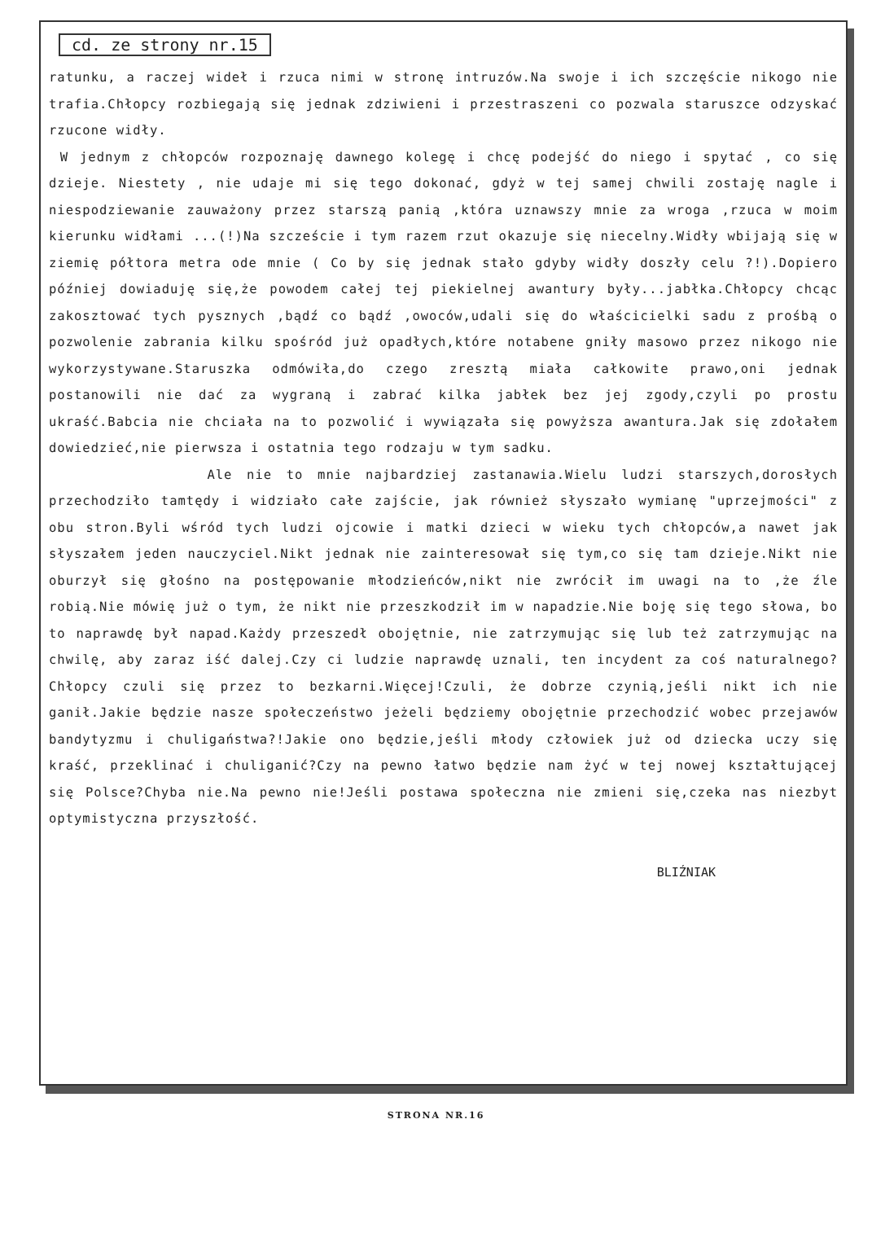cd. ze strony nr.15
ratunku, a raczej wideł i rzuca nimi w stronę intruzów.Na swoje i ich szczęście nikogo nie trafia.Chłopcy rozbiegają się jednak zdziwieni i przestraszeni co pozwala staruszce odzyskać rzucone widły.
W jednym z chłopców rozpoznaję dawnego kolegę i chcę podejść do niego i spytać , co się dzieje. Niestety , nie udaje mi się tego dokonać, gdyż w tej samej chwili zostaję nagle i niespodziewanie zauważony przez starszą panią ,która uznawszy mnie za wroga ,rzuca w moim kierunku widłami ...(!)Na szczeście i tym razem rzut okazuje się niecelny.Widły wbijają się w ziemię półtora metra ode mnie ( Co by się jednak stało gdyby widły doszły celu ?!).Dopiero później dowiaduję się,że powodem całej tej piekielnej awantury były...jabłka.Chłopcy chcąc zakosztować tych pysznych ,bądź co bądź ,owoców,udali się do właścicielki sadu z prośbą o pozwolenie zabrania kilku spośród już opadłych,które notabene gniły masowo przez nikogo nie wykorzystywane.Staruszka odmówiła,do czego zresztą miała całkowite prawo,oni jednak postanowili nie dać za wygraną i zabrać kilka jabłek bez jej zgody,czyli po prostu ukraść.Babcia nie chciała na to pozwolić i wywiązała się powyższa awantura.Jak się zdołałem dowiedzieć,nie pierwsza i ostatnia tego rodzaju w tym sadku.
Ale nie to mnie najbardziej zastanawia.Wielu ludzi starszych,dorosłych przechodziło tamtędy i widziało całe zajście, jak również słyszało wymianę "uprzejmości" z obu stron.Byli wśród tych ludzi ojcowie i matki dzieci w wieku tych chłopców,a nawet jak słyszałem jeden nauczyciel.Nikt jednak nie zainteresował się tym,co się tam dzieje.Nikt nie oburzył się głośno na postępowanie młodzieńców,nikt nie zwrócił im uwagi na to ,że źle robią.Nie mówię już o tym, że nikt nie przeszkodził im w napadzie.Nie boję się tego słowa, bo to naprawdę był napad.Każdy przeszedł obojętnie, nie zatrzymując się lub też zatrzymując na chwilę, aby zaraz iść dalej.Czy ci ludzie naprawdę uznali, ten incydent za coś naturalnego?Chłopcy czuli się przez to bezkarni.Więcej!Czuli, że dobrze czynią,jeśli nikt ich nie ganił.Jakie będzie nasze społeczeństwo jeżeli będziemy obojętnie przechodzić wobec przejawów bandytyzmu i chuligaństwa?!Jakie ono będzie,jeśli młody człowiek już od dziecka uczy się kraść, przeklinać i chuliganić?Czy na pewno łatwo będzie nam żyć w tej nowej kształtującej się Polsce?Chyba nie.Na pewno nie!Jeśli postawa społeczna nie zmieni się,czeka nas niezbyt optymistyczna przyszłość.
BLIŹNIAK
STRONA NR.16